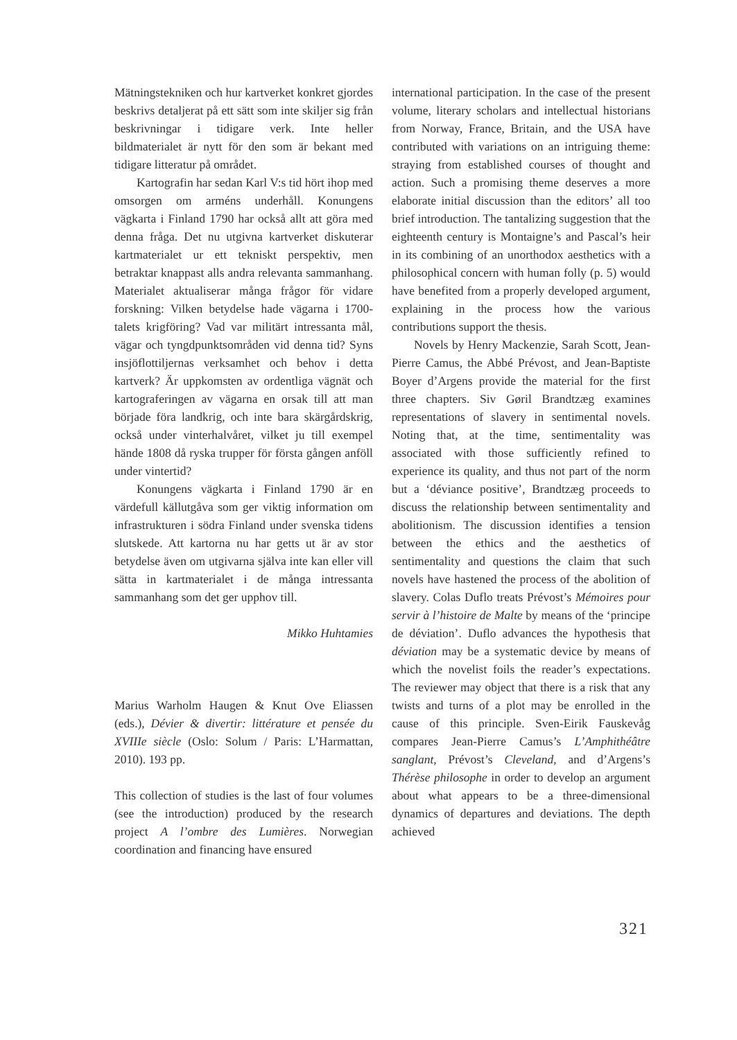Mätningstekniken och hur kartverket konkret gjordes beskrivs detaljerat på ett sätt som inte skiljer sig från beskrivningar i tidigare verk. Inte heller bildmaterialet är nytt för den som är bekant med tidigare litteratur på området.
Kartografin har sedan Karl V:s tid hört ihop med omsorgen om arméns underhåll. Konungens vägkarta i Finland 1790 har också allt att göra med denna fråga. Det nu utgivna kartverket diskuterar kartmaterialet ur ett tekniskt perspektiv, men betraktar knappast alls andra relevanta sammanhang. Materialet aktualiserar många frågor för vidare forskning: Vilken betydelse hade vägarna i 1700-talets krigföring? Vad var militärt intressanta mål, vägar och tyngdpunktsområden vid denna tid? Syns insjöflottiljernas verksamhet och behov i detta kartverk? Är uppkomsten av ordentliga vägnät och kartograferingen av vägarna en orsak till att man började föra landkrig, och inte bara skärgårdskrig, också under vinterhalvåret, vilket ju till exempel hände 1808 då ryska trupper för första gången anföll under vintertid?
Konungens vägkarta i Finland 1790 är en värdefull källutgåva som ger viktig information om infrastrukturen i södra Finland under svenska tidens slutskede. Att kartorna nu har getts ut är av stor betydelse även om utgivarna själva inte kan eller vill sätta in kartmaterialet i de många intressanta sammanhang som det ger upphov till.
Mikko Huhtamies
Marius Warholm Haugen & Knut Ove Eliassen (eds.), Dévier & divertir: littérature et pensée du XVIIIe siècle (Oslo: Solum / Paris: L’Harmattan, 2010). 193 pp.
This collection of studies is the last of four volumes (see the introduction) produced by the research project A l’ombre des Lumières. Norwegian coordination and financing have ensured
international participation. In the case of the present volume, literary scholars and intellectual historians from Norway, France, Britain, and the USA have contributed with variations on an intriguing theme: straying from established courses of thought and action. Such a promising theme deserves a more elaborate initial discussion than the editors’ all too brief introduction. The tantalizing suggestion that the eighteenth century is Montaigne’s and Pascal’s heir in its combining of an unorthodox aesthetics with a philosophical concern with human folly (p. 5) would have benefited from a properly developed argument, explaining in the process how the various contributions support the thesis.
Novels by Henry Mackenzie, Sarah Scott, Jean-Pierre Camus, the Abbé Prévost, and Jean-Baptiste Boyer d’Argens provide the material for the first three chapters. Siv Gøril Brandtzæg examines representations of slavery in sentimental novels. Noting that, at the time, sentimentality was associated with those sufficiently refined to experience its quality, and thus not part of the norm but a ‘déviance positive’, Brandtzæg proceeds to discuss the relationship between sentimentality and abolitionism. The discussion identifies a tension between the ethics and the aesthetics of sentimentality and questions the claim that such novels have hastened the process of the abolition of slavery. Colas Duflo treats Prévost’s Mémoires pour servir à l’histoire de Malte by means of the ‘principe de déviation’. Duflo advances the hypothesis that déviation may be a systematic device by means of which the novelist foils the reader’s expectations. The reviewer may object that there is a risk that any twists and turns of a plot may be enrolled in the cause of this principle. Sven-Eirik Fauskevåg compares Jean-Pierre Camus’s L’Amphithéâtre sanglant, Prévost’s Cleveland, and d’Argens’s Thérèse philosophe in order to develop an argument about what appears to be a three-dimensional dynamics of departures and deviations. The depth achieved
321